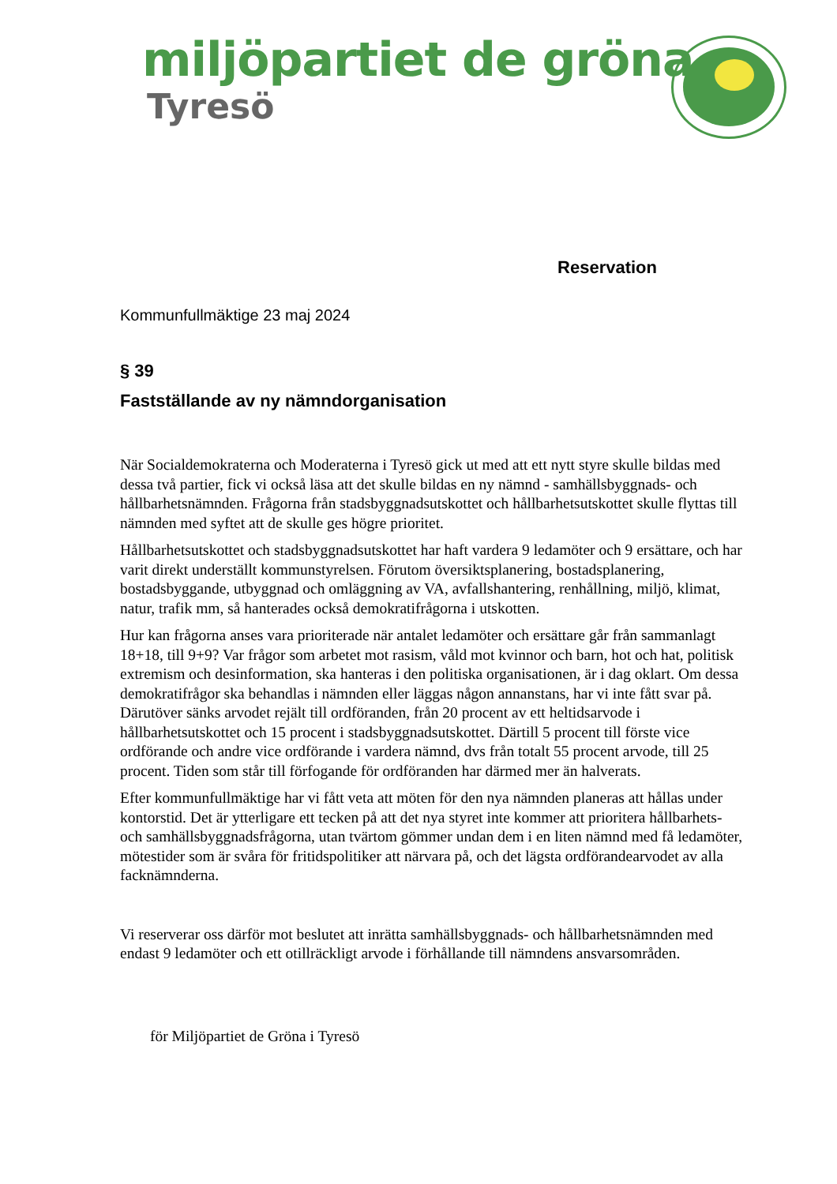miljöpartiet de gröna
Tyresö
Reservation
Kommunfullmäktige 23 maj 2024
§ 39
Fastställande av ny nämndorganisation
När Socialdemokraterna och Moderaterna i Tyresö gick ut med att ett nytt styre skulle bildas med dessa två partier, fick vi också läsa att det skulle bildas en ny nämnd - samhällsbyggnads- och hållbarhetsnämnden. Frågorna från stadsbyggnadsutskottet och hållbarhetsutskottet skulle flyttas till nämnden med syftet att de skulle ges högre prioritet.
Hållbarhetsutskottet och stadsbyggnadsutskottet har haft vardera 9 ledamöter och 9 ersättare, och har varit direkt underställt kommunstyrelsen. Förutom översiktsplanering, bostadsplanering, bostadsbyggande, utbyggnad och omläggning av VA, avfallshantering, renhållning, miljö, klimat, natur, trafik mm, så hanterades också demokratifrågorna i utskotten.
Hur kan frågorna anses vara prioriterade när antalet ledamöter och ersättare går från sammanlagt 18+18, till 9+9? Var frågor som arbetet mot rasism, våld mot kvinnor och barn, hot och hat, politisk extremism och desinformation, ska hanteras i den politiska organisationen, är i dag oklart. Om dessa demokratifrågor ska behandlas i nämnden eller läggas någon annanstans, har vi inte fått svar på. Därutöver sänks arvodet rejält till ordföranden, från 20 procent av ett heltidsarvode i hållbarhetsutskottet och 15 procent i stadsbyggnadsutskottet. Därtill 5 procent till förste vice ordförande och andre vice ordförande i vardera nämnd, dvs från totalt 55 procent arvode, till 25 procent. Tiden som står till förfogande för ordföranden har därmed mer än halverats.
Efter kommunfullmäktige har vi fått veta att möten för den nya nämnden planeras att hållas under kontorstid. Det är ytterligare ett tecken på att det nya styret inte kommer att prioritera hållbarhets- och samhällsbyggnadsfrågorna, utan tvärtom gömmer undan dem i en liten nämnd med få ledamöter, mötestider som är svåra för fritidspolitiker att närvara på, och det lägsta ordförandearvodet av alla facknämnderna.
Vi reserverar oss därför mot beslutet att inrätta samhällsbyggnads- och hållbarhetsnämnden med endast 9 ledamöter och ett otillräckligt arvode i förhållande till nämndens ansvarsområden.
för Miljöpartiet de Gröna i Tyresö